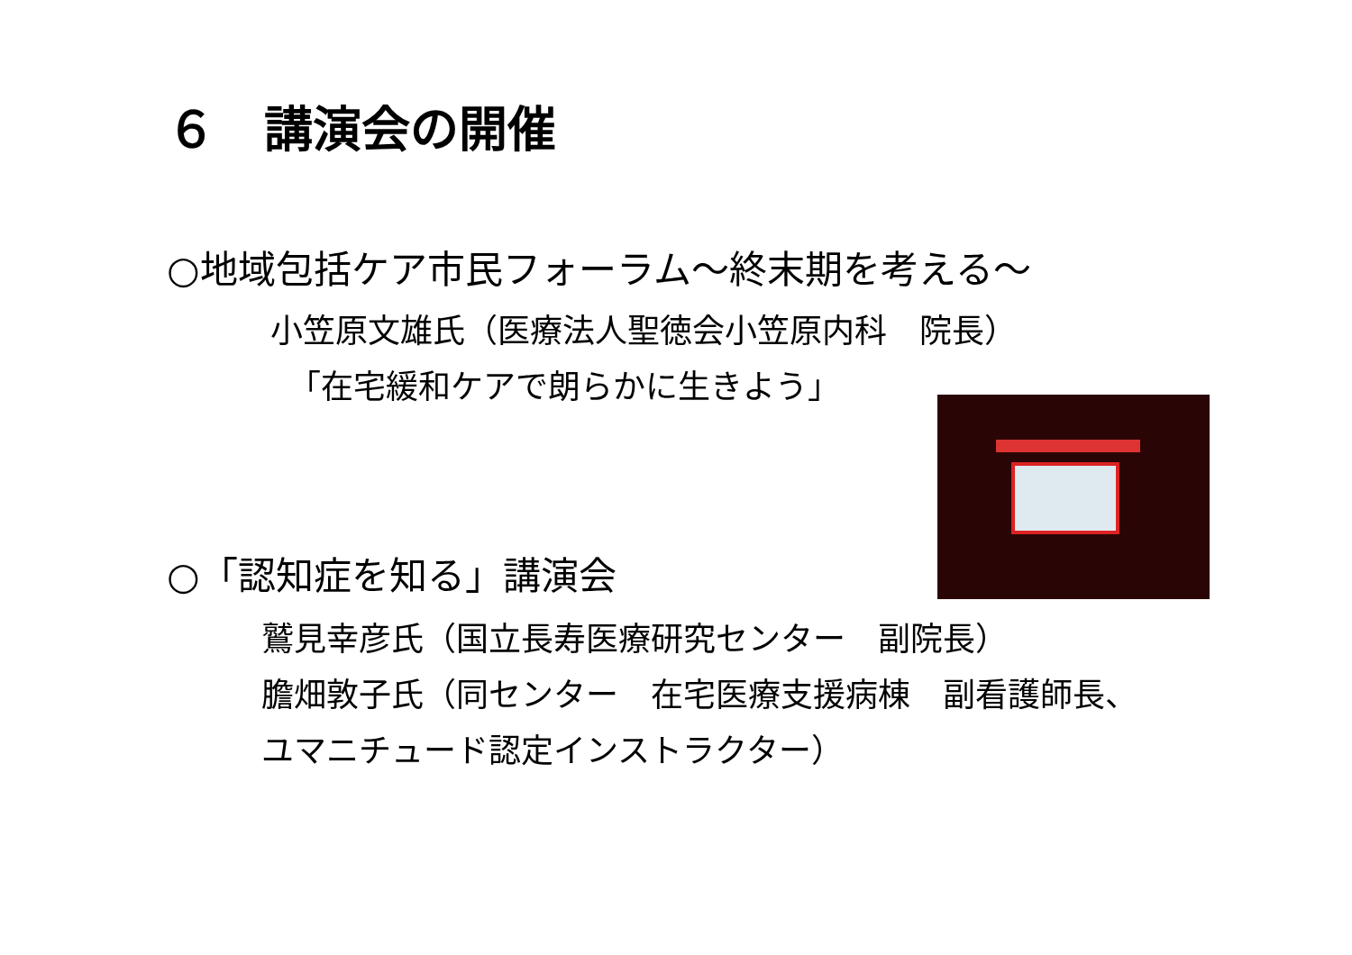６　講演会の開催
○地域包括ケア市民フォーラム～終末期を考える～
小笠原文雄氏（医療法人聖徳会小笠原内科　院長）
「在宅緩和ケアで朗らかに生きよう」
○「認知症を知る」講演会
鷲見幸彦氏（国立長寿医療研究センター　副院長）
膽畑敦子氏（同センター　在宅医療支援病棟　副看護師長、
ユマニチュード認定インストラクター）